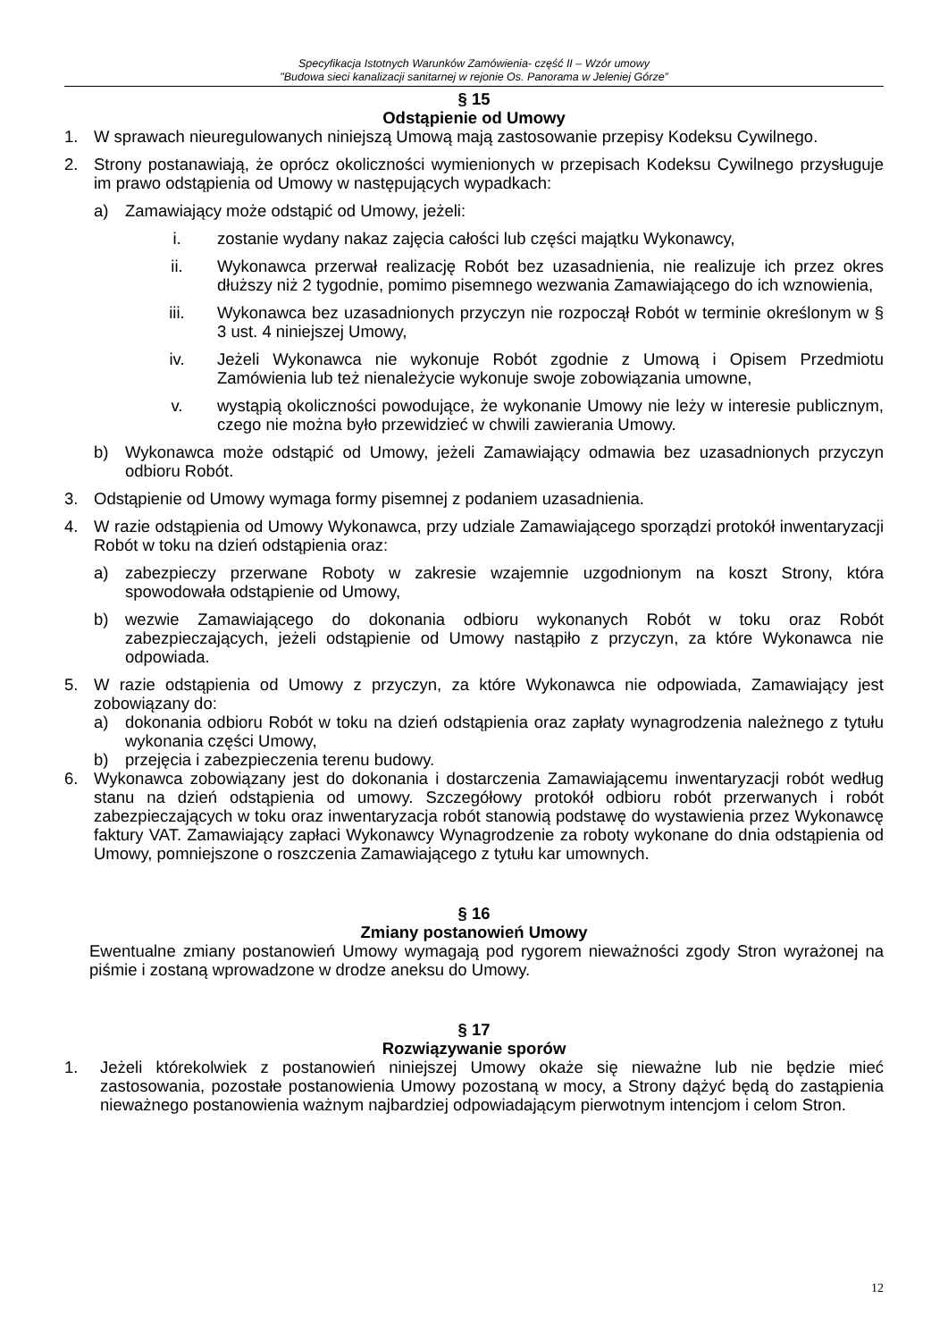Specyfikacja Istotnych Warunków Zamówienia- część II – Wzór umowy
"Budowa sieci kanalizacji sanitarnej w rejonie Os. Panorama w Jeleniej Górze”
§ 15
Odstąpienie od Umowy
1. W sprawach nieuregulowanych niniejszą Umową mają zastosowanie przepisy Kodeksu Cywilnego.
2. Strony postanawiają, że oprócz okoliczności wymienionych w przepisach Kodeksu Cywilnego przysługuje im prawo odstąpienia od Umowy w następujących wypadkach:
a) Zamawiający może odstąpić od Umowy, jeżeli:
i. zostanie wydany nakaz zajęcia całości lub części majątku Wykonawcy,
ii. Wykonawca przerwał realizację Robót bez uzasadnienia, nie realizuje ich przez okres dłuższy niż 2 tygodnie, pomimo pisemnego wezwania Zamawiającego do ich wznowienia,
iii. Wykonawca bez uzasadnionych przyczyn nie rozpoczął Robót w terminie określonym w § 3 ust. 4 niniejszej Umowy,
iv. Jeżeli Wykonawca nie wykonuje Robót zgodnie z Umową i Opisem Przedmiotu Zamówienia lub też nienależycie wykonuje swoje zobowiązania umowne,
v. wystąpią okoliczności powodujące, że wykonanie Umowy nie leży w interesie publicznym, czego nie można było przewidzieć w chwili zawierania Umowy.
b) Wykonawca może odstąpić od Umowy, jeżeli Zamawiający odmawia bez uzasadnionych przyczyn odbioru Robót.
3. Odstąpienie od Umowy wymaga formy pisemnej z podaniem uzasadnienia.
4. W razie odstąpienia od Umowy Wykonawca, przy udziale Zamawiającego sporządzi protokół inwentaryzacji Robót w toku na dzień odstąpienia oraz:
a) zabezpieczy przerwane Roboty w zakresie wzajemnie uzgodnionym na koszt Strony, która spowodowała odstąpienie od Umowy,
b) wezwie Zamawiającego do dokonania odbioru wykonanych Robót w toku oraz Robót zabezpieczających, jeżeli odstąpienie od Umowy nastąpiło z przyczyn, za które Wykonawca nie odpowiada.
5. W razie odstąpienia od Umowy z przyczyn, za które Wykonawca nie odpowiada, Zamawiający jest zobowiązany do:
a) dokonania odbioru Robót w toku na dzień odstąpienia oraz zapłaty wynagrodzenia należnego z tytułu wykonania części Umowy,
b) przejęcia i zabezpieczenia terenu budowy.
6. Wykonawca zobowiązany jest do dokonania i dostarczenia Zamawiającemu inwentaryzacji robót według stanu na dzień odstąpienia od umowy. Szczegółowy protokół odbioru robót przerwanych i robót zabezpieczających w toku oraz inwentaryzacja robót stanowią podstawę do wystawienia przez Wykonawcę faktury VAT. Zamawiający zapłaci Wykonawcy Wynagrodzenie za roboty wykonane do dnia odstąpienia od Umowy, pomniejszone o roszczenia Zamawiającego z tytułu kar umownych.
§ 16
Zmiany postanowień Umowy
Ewentualne zmiany postanowień Umowy wymagają pod rygorem nieważności zgody Stron wyrażonej na piśmie i zostaną wprowadzone w drodze aneksu do Umowy.
§ 17
Rozwiązywanie sporów
1. Jeżeli którekolwiek z postanowień niniejszej Umowy okaże się nieważne lub nie będzie mieć zastosowania, pozostałe postanowienia Umowy pozostaną w mocy, a Strony dążyć będą do zastąpienia nieważnego postanowienia ważnym najbardziej odpowiadającym pierwotnym intencjom i celom Stron.
12